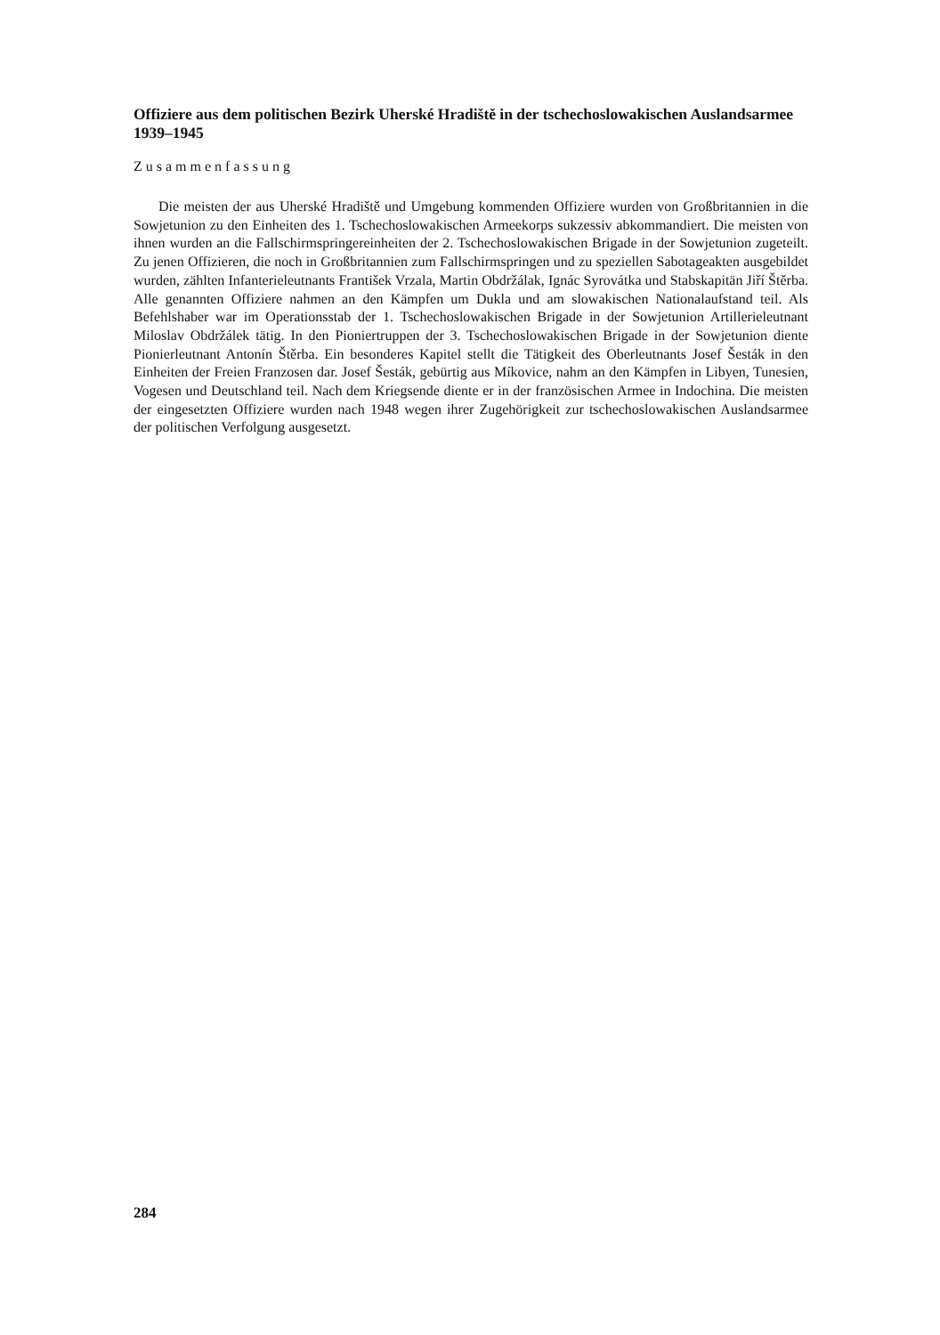Offiziere aus dem politischen Bezirk Uherské Hradiště in der tschechoslowakischen Auslandsarmee 1939–1945
Zusammenfassung
Die meisten der aus Uherské Hradiště und Umgebung kommenden Offiziere wurden von Großbritannien in die Sowjetunion zu den Einheiten des 1. Tschechoslowakischen Armeekorps sukzessiv abkommandiert. Die meisten von ihnen wurden an die Fallschirmspringereinheiten der 2. Tschechoslowakischen Brigade in der Sowjetunion zugeteilt. Zu jenen Offizieren, die noch in Großbritannien zum Fallschirmspringen und zu speziellen Sabotageakten ausgebildet wurden, zählten Infanterieleutnants František Vrzala, Martin Obdržálak, Ignác Syrovátka und Stabskapitän Jiří Štěrba. Alle genannten Offiziere nahmen an den Kämpfen um Dukla und am slowakischen Nationalaufstand teil. Als Befehlshaber war im Operationsstab der 1. Tschechoslowakischen Brigade in der Sowjetunion Artillerieleutnant Miloslav Obdržálek tätig. In den Pioniertruppen der 3. Tschechoslowakischen Brigade in der Sowjetunion diente Pionierleutnant Antonín Štěrba. Ein besonderes Kapitel stellt die Tätigkeit des Oberleutnants Josef Šesták in den Einheiten der Freien Franzosen dar. Josef Šesták, gebürtig aus Míkovice, nahm an den Kämpfen in Libyen, Tunesien, Vogesen und Deutschland teil. Nach dem Kriegsende diente er in der französischen Armee in Indochina. Die meisten der eingesetzten Offiziere wurden nach 1948 wegen ihrer Zugehörigkeit zur tschechoslowakischen Auslandsarmee der politischen Verfolgung ausgesetzt.
284